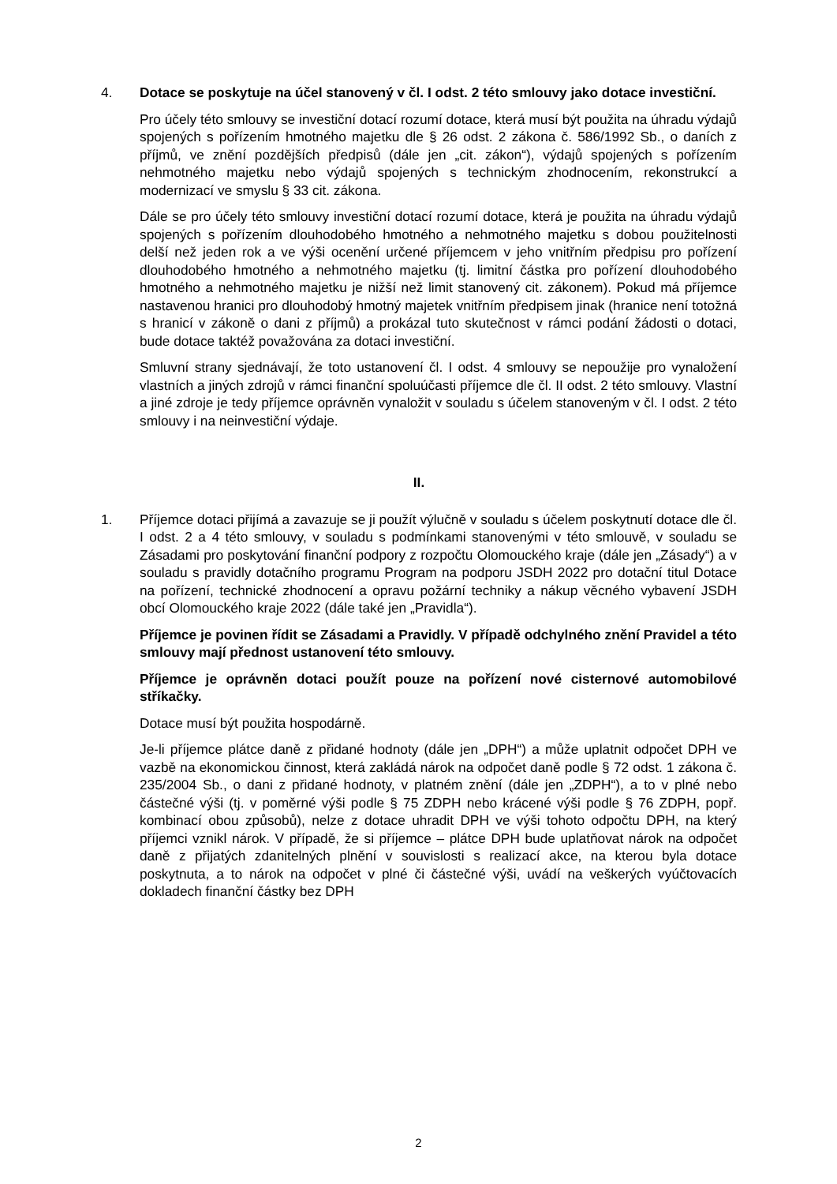4. Dotace se poskytuje na účel stanovený v čl. I odst. 2 této smlouvy jako dotace investiční.
Pro účely této smlouvy se investiční dotací rozumí dotace, která musí být použita na úhradu výdajů spojených s pořízením hmotného majetku dle § 26 odst. 2 zákona č. 586/1992 Sb., o daních z příjmů, ve znění pozdějších předpisů (dále jen „cit. zákon“), výdajů spojených s pořízením nehmotného majetku nebo výdajů spojených s technickým zhodnocením, rekonstrukcí a modernizací ve smyslu § 33 cit. zákona.
Dále se pro účely této smlouvy investiční dotací rozumí dotace, která je použita na úhradu výdajů spojených s pořízením dlouhodobého hmotného a nehmotného majetku s dobou použitelnosti delší než jeden rok a ve výši ocenění určené příjemcem v jeho vnitřním předpisu pro pořízení dlouhodobého hmotného a nehmotného majetku (tj. limitní částka pro pořízení dlouhodobého hmotného a nehmotného majetku je nižší než limit stanovený cit. zákonem). Pokud má příjemce nastavenou hranici pro dlouhodobý hmotný majetek vnitřním předpisem jinak (hranice není totožná s hranicí v zákoně o dani z příjmů) a prokázal tuto skutečnost v rámci podání žádosti o dotaci, bude dotace taktéž považována za dotaci investiční.
Smluvní strany sjednávají, že toto ustanovení čl. I odst. 4 smlouvy se nepoužije pro vynaložení vlastních a jiných zdrojů v rámci finanční spoluúčasti příjemce dle čl. II odst. 2 této smlouvy. Vlastní a jiné zdroje je tedy příjemce oprávněn vynaložit v souladu s účelem stanoveným v čl. I odst. 2 této smlouvy i na neinvestiční výdaje.
II.
1. Příjemce dotaci přijímá a zavazuje se ji použít výlučně v souladu s účelem poskytnutí dotace dle čl. I odst. 2 a 4 této smlouvy, v souladu s podmínkami stanovenými v této smlouvě, v souladu se Zásadami pro poskytování finanční podpory z rozpočtu Olomouckého kraje (dále jen „Zásady“) a v souladu s pravidly dotačního programu Program na podporu JSDH 2022 pro dotační titul Dotace na pořízení, technické zhodnocení a opravu požární techniky a nákup věcného vybavení JSDH obcí Olomouckého kraje 2022 (dále také jen „Pravidla“).
Příjemce je povinen řídit se Zásadami a Pravidly. V případě odchylného znění Pravidel a této smlouvy mají přednost ustanovení této smlouvy.
Příjemce je oprávněn dotaci použít pouze na pořízení nové cisternové automobilové stříkačky.
Dotace musí být použita hospodárně.
Je-li příjemce plátce daně z přidané hodnoty (dále jen „DPH“) a může uplatnit odpočet DPH ve vazbě na ekonomickou činnost, která zakládá nárok na odpočet daně podle § 72 odst. 1 zákona č. 235/2004 Sb., o dani z přidané hodnoty, v platném znění (dále jen „ZDPH“), a to v plné nebo částečné výši (tj. v poměrné výši podle § 75 ZDPH nebo krácené výši podle § 76 ZDPH, popř. kombinací obou způsobů), nelze z dotace uhradit DPH ve výši tohoto odpočtu DPH, na který příjemci vznikl nárok. V případě, že si příjemce – plátce DPH bude uplatňovat nárok na odpočet daně z přijatých zdanitelných plnění v souvislosti s realizací akce, na kterou byla dotace poskytnuta, a to nárok na odpočet v plné či částečné výši, uvádí na veškerých vyúčtovacích dokladech finanční částky bez DPH
2